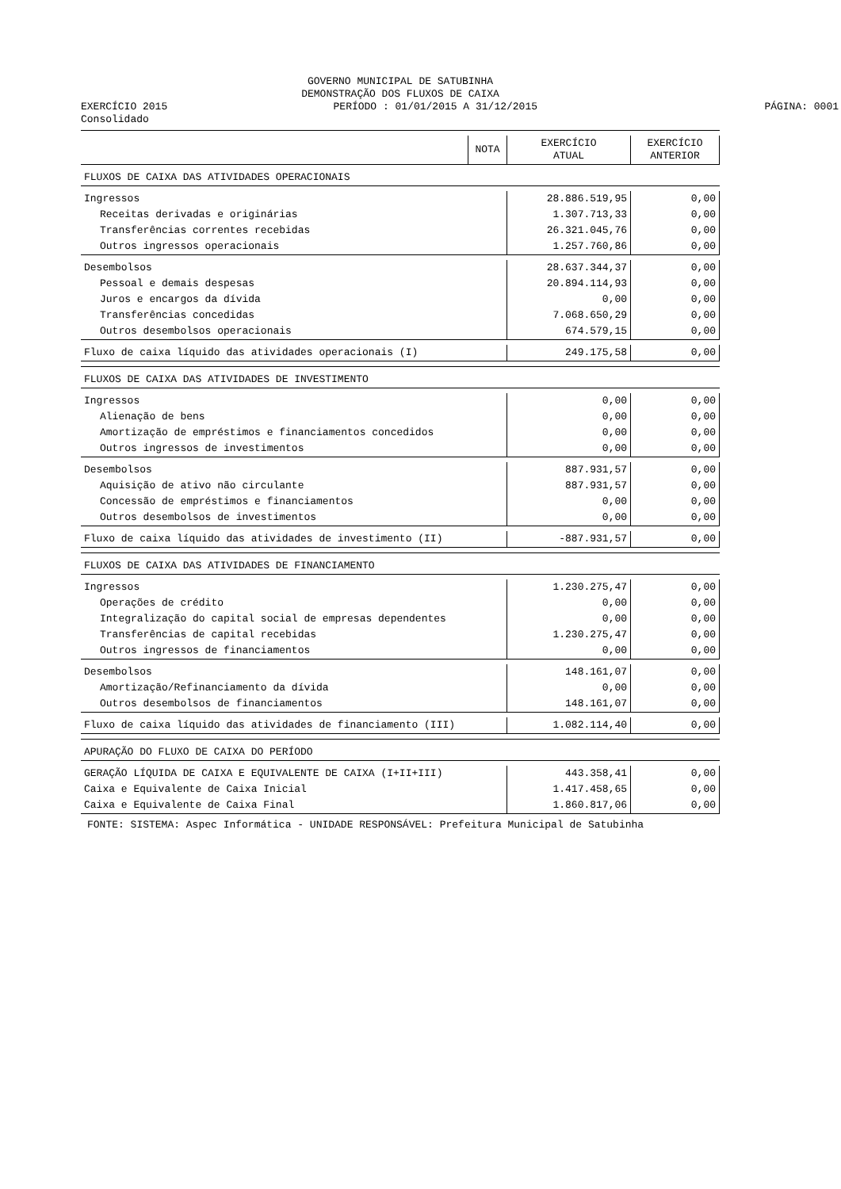GOVERNO MUNICIPAL DE SATUBINHA
DEMONSTRAÇÃO DOS FLUXOS DE CAIXA
EXERCÍCIO 2015 PERÍODO : 01/01/2015 A 31/12/2015
PÁGINA: 0001
Consolidado
| | NOTA | EXERCÍCIO ATUAL | EXERCÍCIO ANTERIOR |
| --- | --- | --- | --- |
| FLUXOS DE CAIXA DAS ATIVIDADES OPERACIONAIS | | | |
| Ingressos | | 28.886.519,95 | 0,00 |
| Receitas derivadas e originárias | | 1.307.713,33 | 0,00 |
| Transferências correntes recebidas | | 26.321.045,76 | 0,00 |
| Outros ingressos operacionais | | 1.257.760,86 | 0,00 |
| Desembolsos | | 28.637.344,37 | 0,00 |
| Pessoal e demais despesas | | 20.894.114,93 | 0,00 |
| Juros e encargos da dívida | | 0,00 | 0,00 |
| Transferências concedidas | | 7.068.650,29 | 0,00 |
| Outros desembolsos operacionais | | 674.579,15 | 0,00 |
| Fluxo de caixa líquido das atividades operacionais (I) | | 249.175,58 | 0,00 |
| FLUXOS DE CAIXA DAS ATIVIDADES DE INVESTIMENTO | | | |
| Ingressos | | 0,00 | 0,00 |
| Alienação de bens | | 0,00 | 0,00 |
| Amortização de empréstimos e financiamentos concedidos | | 0,00 | 0,00 |
| Outros ingressos de investimentos | | 0,00 | 0,00 |
| Desembolsos | | 887.931,57 | 0,00 |
| Aquisição de ativo não circulante | | 887.931,57 | 0,00 |
| Concessão de empréstimos e financiamentos | | 0,00 | 0,00 |
| Outros desembolsos de investimentos | | 0,00 | 0,00 |
| Fluxo de caixa líquido das atividades de investimento (II) | | -887.931,57 | 0,00 |
| FLUXOS DE CAIXA DAS ATIVIDADES DE FINANCIAMENTO | | | |
| Ingressos | | 1.230.275,47 | 0,00 |
| Operações de crédito | | 0,00 | 0,00 |
| Integralização do capital social de empresas dependentes | | 0,00 | 0,00 |
| Transferências de capital recebidas | | 1.230.275,47 | 0,00 |
| Outros ingressos de financiamentos | | 0,00 | 0,00 |
| Desembolsos | | 148.161,07 | 0,00 |
| Amortização/Refinanciamento da dívida | | 0,00 | 0,00 |
| Outros desembolsos de financiamentos | | 148.161,07 | 0,00 |
| Fluxo de caixa líquido das atividades de financiamento (III) | | 1.082.114,40 | 0,00 |
| APURAÇÃO DO FLUXO DE CAIXA DO PERÍODO | | | |
| GERAÇÃO LÍQUIDA DE CAIXA E EQUIVALENTE DE CAIXA (I+II+III) | | 443.358,41 | 0,00 |
| Caixa e Equivalente de Caixa Inicial | | 1.417.458,65 | 0,00 |
| Caixa e Equivalente de Caixa Final | | 1.860.817,06 | 0,00 |
FONTE: SISTEMA: Aspec Informática - UNIDADE RESPONSÁVEL: Prefeitura Municipal de Satubinha